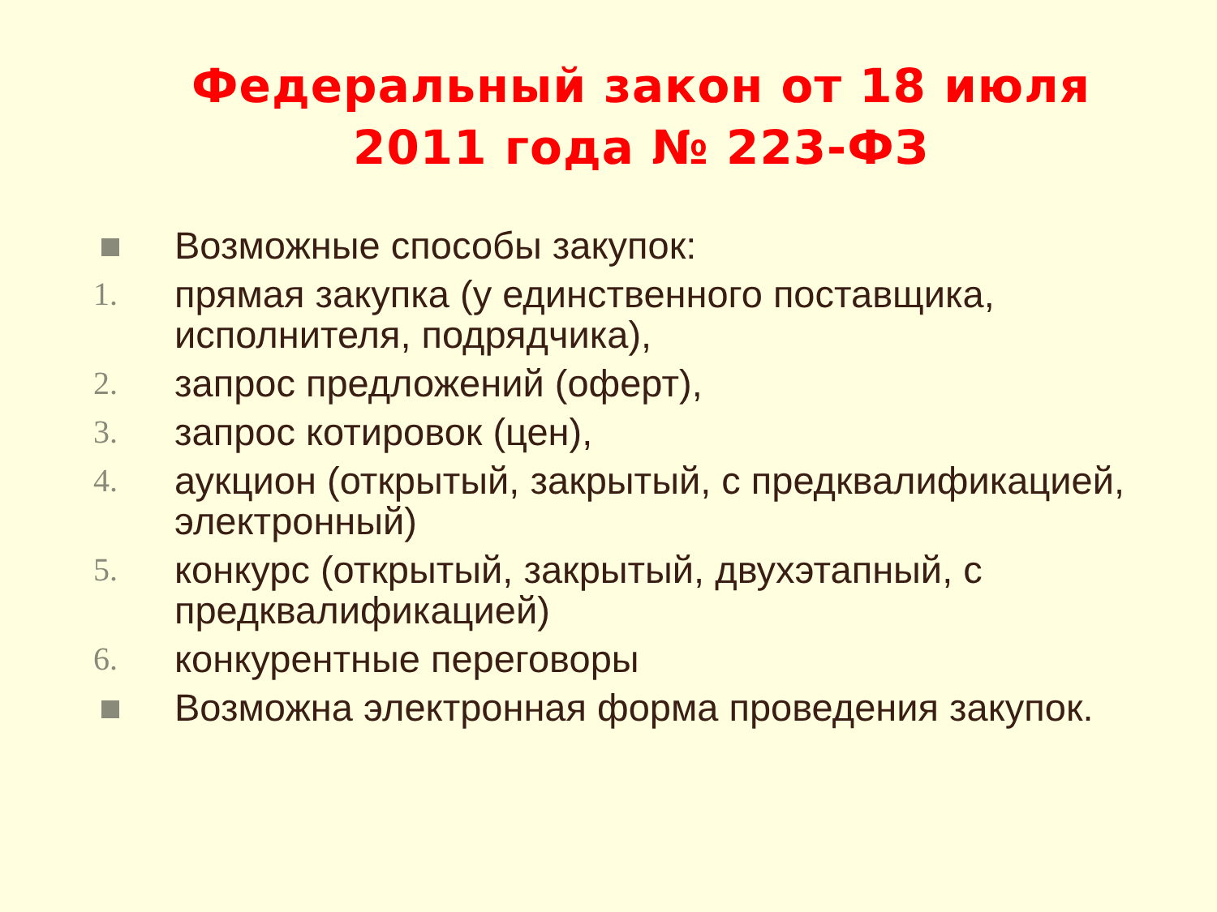Федеральный закон от 18 июля
2011 года № 223-ФЗ
Возможные способы закупок:
1. прямая закупка (у единственного поставщика, исполнителя, подрядчика),
2. запрос предложений (оферт),
3. запрос котировок (цен),
4. аукцион (открытый, закрытый, с предквалификацией, электронный)
5. конкурс (открытый, закрытый, двухэтапный, с предквалификацией)
6. конкурентные переговоры
Возможна электронная форма проведения закупок.